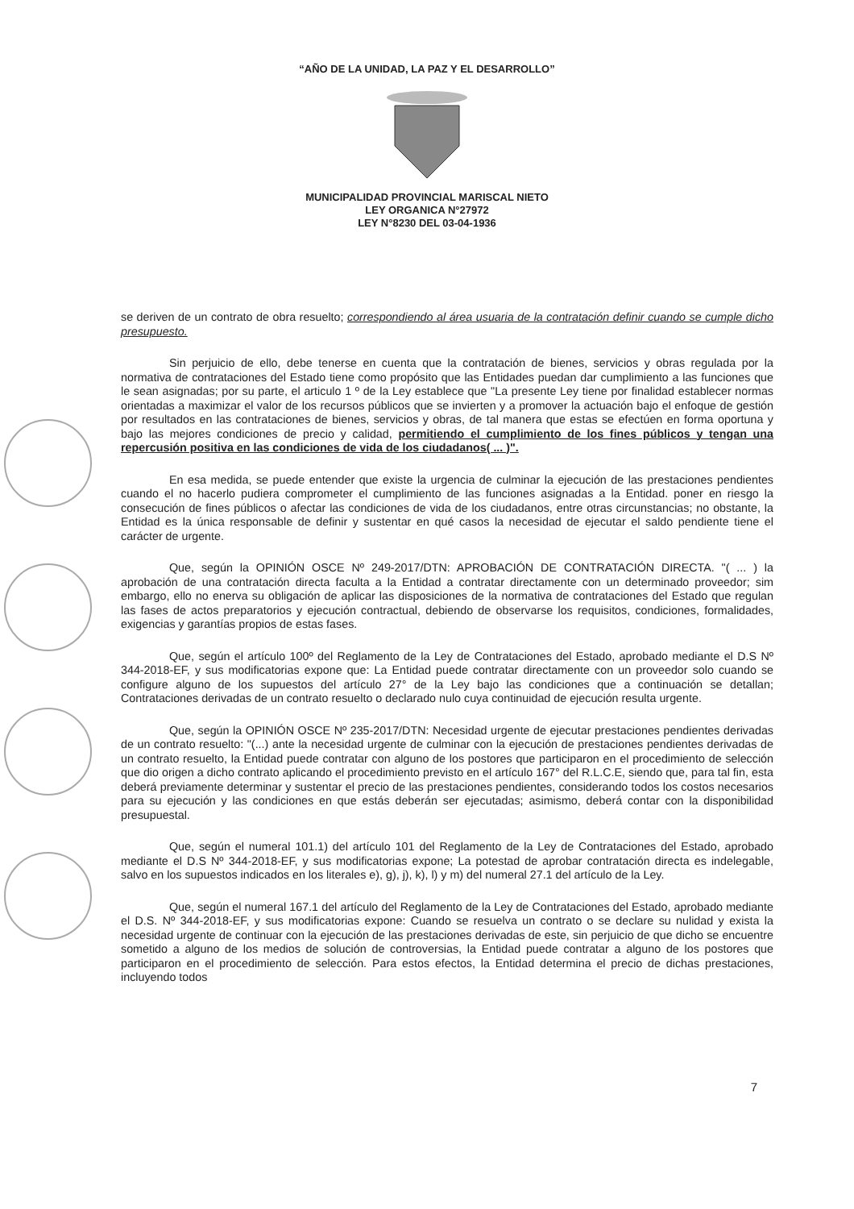“AÑO DE LA UNIDAD, LA PAZ Y EL DESARROLLO”
MUNICIPALIDAD PROVINCIAL MARISCAL NIETO
LEY ORGANICA N°27972
LEY N°8230 DEL 03-04-1936
se deriven de un contrato de obra resuelto; correspondiendo al área usuaria de la contratación definir cuando se cumple dicho presupuesto.
Sin perjuicio de ello, debe tenerse en cuenta que la contratación de bienes, servicios y obras regulada por la normativa de contrataciones del Estado tiene como propósito que las Entidades puedan dar cumplimiento a las funciones que le sean asignadas; por su parte, el articulo 1 º de la Ley establece que "La presente Ley tiene por finalidad establecer normas orientadas a maximizar el valor de los recursos públicos que se invierten y a promover la actuación bajo el enfoque de gestión por resultados en las contrataciones de bienes, servicios y obras, de tal manera que estas se efectúen en forma oportuna y bajo las mejores condiciones de precio y calidad, permitiendo el cumplimiento de los fines públicos y tengan una repercusión positiva en las condiciones de vida de los ciudadanos( ... )".
En esa medida, se puede entender que existe la urgencia de culminar la ejecución de las prestaciones pendientes cuando el no hacerlo pudiera comprometer el cumplimiento de las funciones asignadas a la Entidad. poner en riesgo la consecución de fines públicos o afectar las condiciones de vida de los ciudadanos, entre otras circunstancias; no obstante, la Entidad es la única responsable de definir y sustentar en qué casos la necesidad de ejecutar el saldo pendiente tiene el carácter de urgente.
Que, según la OPINIÓN OSCE Nº 249-2017/DTN: APROBACIÓN DE CONTRATACIÓN DIRECTA. "( ... ) la aprobación de una contratación directa faculta a la Entidad a contratar directamente con un determinado proveedor; sim embargo, ello no enerva su obligación de aplicar las disposiciones de la normativa de contrataciones del Estado que regulan las fases de actos preparatorios y ejecución contractual, debiendo de observarse los requisitos, condiciones, formalidades, exigencias y garantías propios de estas fases.
Que, según el artículo 100º del Reglamento de la Ley de Contrataciones del Estado, aprobado mediante el D.S Nº 344-2018-EF, y sus modificatorias expone que: La Entidad puede contratar directamente con un proveedor solo cuando se configure alguno de los supuestos del artículo 27° de la Ley bajo las condiciones que a continuación se detallan; Contrataciones derivadas de un contrato resuelto o declarado nulo cuya continuidad de ejecución resulta urgente.
Que, según la OPINIÓN OSCE Nº 235-2017/DTN: Necesidad urgente de ejecutar prestaciones pendientes derivadas de un contrato resuelto: "(...) ante la necesidad urgente de culminar con la ejecución de prestaciones pendientes derivadas de un contrato resuelto, la Entidad puede contratar con alguno de los postores que participaron en el procedimiento de selección que dio origen a dicho contrato aplicando el procedimiento previsto en el artículo 167° del R.L.C.E, siendo que, para tal fin, esta deberá previamente determinar y sustentar el precio de las prestaciones pendientes, considerando todos los costos necesarios para su ejecución y las condiciones en que estás deberán ser ejecutadas; asimismo, deberá contar con la disponibilidad presupuestal.
Que, según el numeral 101.1) del artículo 101 del Reglamento de la Ley de Contrataciones del Estado, aprobado mediante el D.S Nº 344-2018-EF, y sus modificatorias expone; La potestad de aprobar contratación directa es indelegable, salvo en los supuestos indicados en los literales e), g), j), k), l) y m) del numeral 27.1 del artículo de la Ley.
Que, según el numeral 167.1 del artículo del Reglamento de la Ley de Contrataciones del Estado, aprobado mediante el D.S. Nº 344-2018-EF, y sus modificatorias expone: Cuando se resuelva un contrato o se declare su nulidad y exista la necesidad urgente de continuar con la ejecución de las prestaciones derivadas de este, sin perjuicio de que dicho se encuentre sometido a alguno de los medios de solución de controversias, la Entidad puede contratar a alguno de los postores que participaron en el procedimiento de selección. Para estos efectos, la Entidad determina el precio de dichas prestaciones, incluyendo todos
7